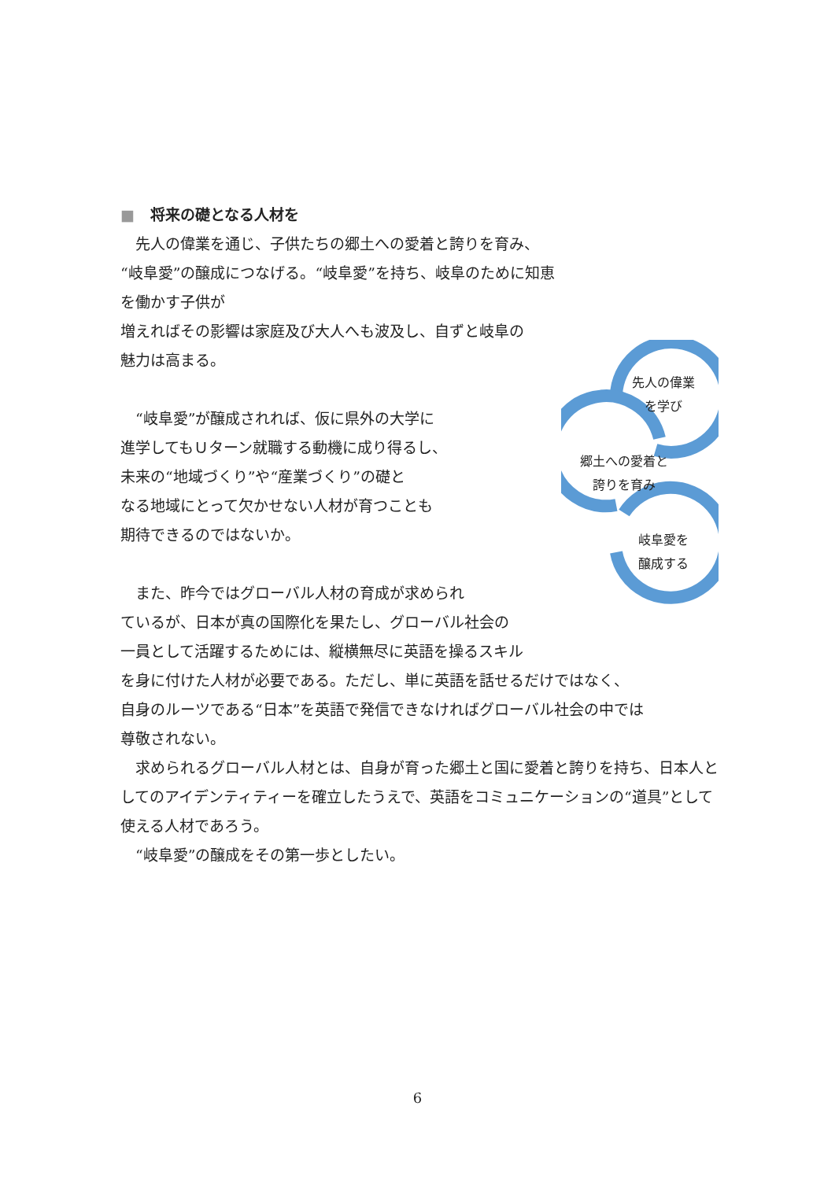■ 将来の礎となる人材を
先人の偉業
を学び
郷土への愛着と
誇りを育み
岐阜愛を
醸成する
　先人の偉業を通じ、子供たちの郷土への愛着と誇りを育み、“岐阜愛”の醸成につなげる。“岐阜愛”を持ち、岐阜のために知恵を働かす子供が
増えればその影響は家庭及び大人へも波及し、自ずと岐阜の
魅力は高まる。
　“岐阜愛”が醸成されれば、仮に県外の大学に
進学してもＵターン就職する動機に成り得るし、
未来の“地域づくり”や“産業づくり”の礎と
なる地域にとって欠かせない人材が育つことも
期待できるのではないか。
　また、昨今ではグローバル人材の育成が求められ
ているが、日本が真の国際化を果たし、グローバル社会の
一員として活躍するためには、縦横無尽に英語を操るスキル
を身に付けた人材が必要である。ただし、単に英語を話せるだけではなく、
自身のルーツである“日本”を英語で発信できなければグローバル社会の中では
尊敬されない。
　求められるグローバル人材とは、自身が育った郷土と国に愛着と誇りを持ち、日本人としてのアイデンティティーを確立したうえで、英語をコミュニケーションの“道具”として使える人材であろう。
　“岐阜愛”の醸成をその第一歩としたい。
6